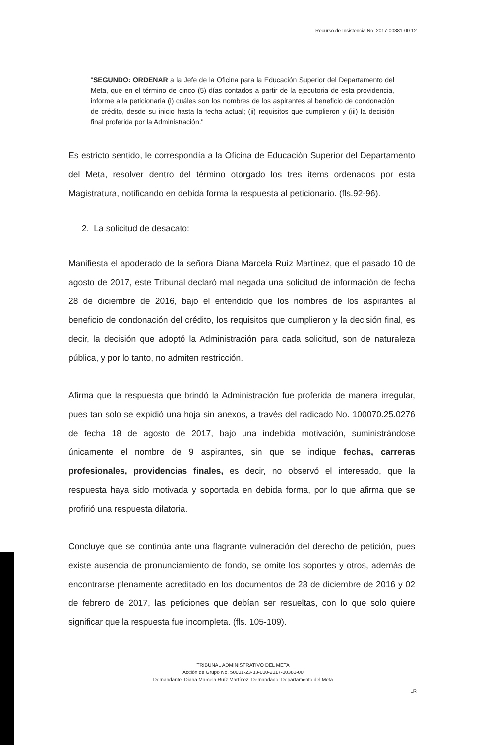Recurso de Insistencia No. 2017-00381-00 12
"SEGUNDO: ORDENAR a la Jefe de la Oficina para la Educación Superior del Departamento del Meta, que en el término de cinco (5) días contados a partir de la ejecutoria de esta providencia, informe a la peticionaria (i) cuáles son los nombres de los aspirantes al beneficio de condonación de crédito, desde su inicio hasta la fecha actual; (ii) requisitos que cumplieron y (iii) la decisión final proferida por la Administración."
Es estricto sentido, le correspondía a la Oficina de Educación Superior del Departamento del Meta, resolver dentro del término otorgado los tres ítems ordenados por esta Magistratura, notificando en debida forma la respuesta al peticionario. (fls.92-96).
2. La solicitud de desacato:
Manifiesta el apoderado de la señora Diana Marcela Ruíz Martínez, que el pasado 10 de agosto de 2017, este Tribunal declaró mal negada una solicitud de información de fecha 28 de diciembre de 2016, bajo el entendido que los nombres de los aspirantes al beneficio de condonación del crédito, los requisitos que cumplieron y la decisión final, es decir, la decisión que adoptó la Administración para cada solicitud, son de naturaleza pública, y por lo tanto, no admiten restricción.
Afirma que la respuesta que brindó la Administración fue proferida de manera irregular, pues tan solo se expidió una hoja sin anexos, a través del radicado No. 100070.25.0276 de fecha 18 de agosto de 2017, bajo una indebida motivación, suministrándose únicamente el nombre de 9 aspirantes, sin que se indique fechas, carreras profesionales, providencias finales, es decir, no observó el interesado, que la respuesta haya sido motivada y soportada en debida forma, por lo que afirma que se profirió una respuesta dilatoria.
Concluye que se continúa ante una flagrante vulneración del derecho de petición, pues existe ausencia de pronunciamiento de fondo, se omite los soportes y otros, además de encontrarse plenamente acreditado en los documentos de 28 de diciembre de 2016 y 02 de febrero de 2017, las peticiones que debían ser resueltas, con lo que solo quiere significar que la respuesta fue incompleta. (fls. 105-109).
TRIBUNAL ADMINISTRATIVO DEL META
Acción de Grupo No. 50001-23-33-000-2017-00381-00
Demandante: Diana Marcela Ruíz Martínez; Demandado: Departamento del Meta
LR